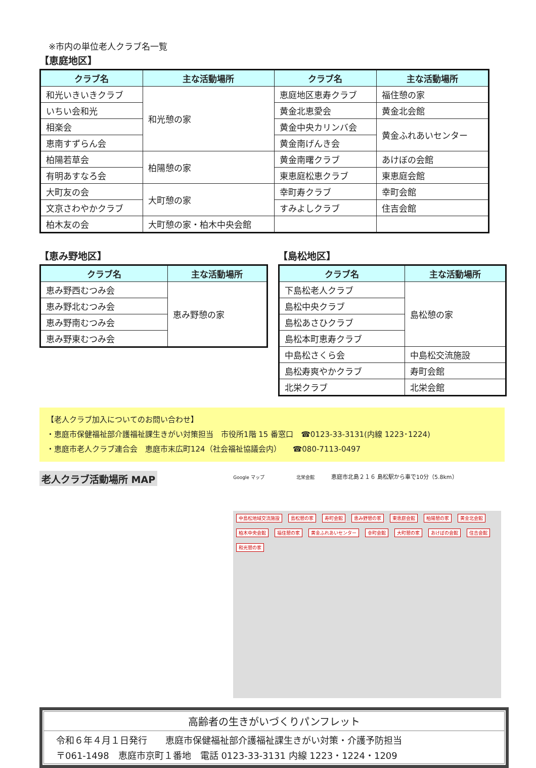※市内の単位老人クラブ名一覧
【恵庭地区】
| クラブ名 | 主な活動場所 | クラブ名 | 主な活動場所 |
| --- | --- | --- | --- |
| 和光いきいきクラブ | 和光憩の家 | 恵庭地区恵寿クラブ | 福住憩の家 |
| いちい会和光 | | 黄金北恵愛会 | 黄金北会館 |
| 相楽会 | | 黄金中央カリンバ会 | 黄金ふれあいセンター |
| 恵南すずらん会 | | 黄金南げんき会 | |
| 柏陽若草会 | 柏陽憩の家 | 黄金南曙クラブ | あけぼの会館 |
| 有明あすなろ会 | | 東恵庭松恵クラブ | 東恵庭会館 |
| 大町友の会 | 大町憩の家 | 幸町寿クラブ | 幸町会館 |
| 文京さわやかクラブ | | すみよしクラブ | 住吉会館 |
| 柏木友の会 | 大町憩の家・柏木中央会館 | | |
【恵み野地区】
| クラブ名 | 主な活動場所 |
| --- | --- |
| 恵み野西むつみ会 | 恵み野憩の家 |
| 恵み野北むつみ会 | |
| 恵み野南むつみ会 | |
| 恵み野東むつみ会 | |
【島松地区】
| クラブ名 | 主な活動場所 |
| --- | --- |
| 下島松老人クラブ | 島松憩の家 |
| 島松中央クラブ | |
| 島松あさひクラブ | |
| 島松本町恵寿クラブ | |
| 中島松さくら会 | 中島松交流施設 |
| 島松寿爽やかクラブ | 寿町会館 |
| 北栄クラブ | 北栄会館 |
【老人クラブ加入についてのお問い合わせ】
・恵庭市保健福祉部介護福祉課生きがい対策担当　市役所1階 15 番窓口　☎0123-33-3131(内線 1223･1224)
・恵庭市老人クラブ連合会　恵庭市末広町124（社会福祉協議会内）　　☎080-7113-0497
老人クラブ活動場所 MAP
Google マップ 北栄会館 恵庭市北島２１６ 島松駅から車で10分（5.8km）
中島松地域交流施設 島松憩の家 寿町会館 恵み野憩の家 東恵庭会館 柏陽憩の家 黄金北会館 柏木中央会館 福住憩の家 黄金ふれあいセンター 幸町会館 大町憩の家 あけぼの会館 住吉会館 和光憩の家
高齢者の生きがいづくりパンフレット
令和６年４月１日発行　　恵庭市保健福祉部介護福祉課生きがい対策・介護予防担当
〒061-1498　恵庭市京町１番地　電話 0123-33-3131 内線 1223・1224・1209